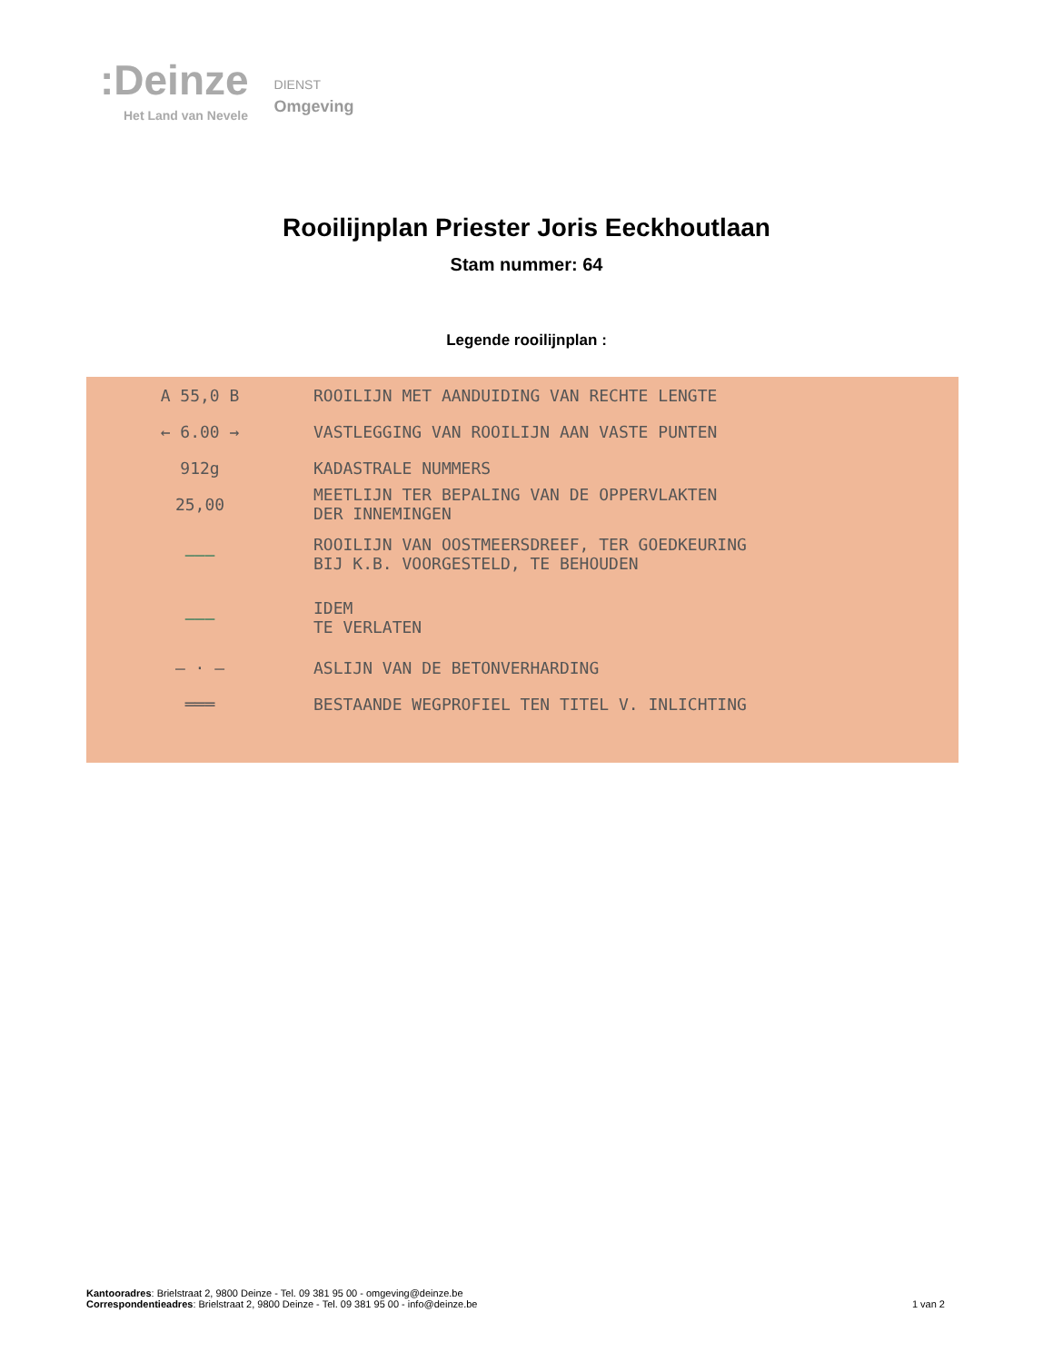:Deinze
Het Land van Nevele
DIENST
Omgeving
Rooilijnplan Priester Joris Eeckhoutlaan
Stam nummer: 64
Legende rooilijnplan :
A 55,0 B
ROOILIJN MET AANDUIDING VAN RECHTE LENGTE
← 6.00 →
VASTLEGGING VAN ROOILIJN AAN VASTE PUNTEN
912g KADASTRALE NUMMERS
25,00
MEETLIJN TER BEPALING VAN DE OPPERVLAKTEN
DER INNEMINGEN
———
ROOILIJN VAN OOSTMEERSDREEF, TER GOEDKEURING
BIJ K.B. VOORGESTELD, TE BEHOUDEN
———
IDEM
TE VERLATEN
— · — ASLIJN VAN DE BETONVERHARDING
═══
BESTAANDE WEGPROFIEL TEN TITEL V. INLICHTING
Kantooradres: Brielstraat 2, 9800 Deinze - Tel. 09 381 95 00 - omgeving@deinze.be
Correspondentieadres: Brielstraat 2, 9800 Deinze - Tel. 09 381 95 00 - info@deinze.be 1 van 2